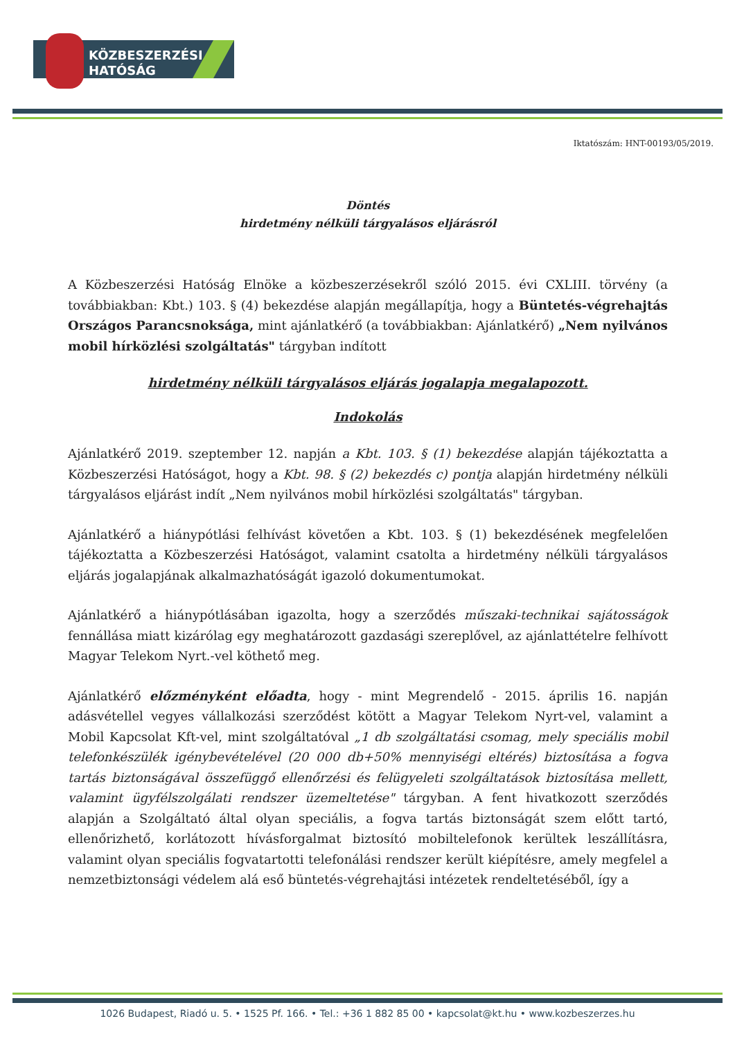KÖZBESZERZÉSI
HATÓSÁG
Iktatószám: HNT-00193/05/2019.
Döntés
hirdetmény nélküli tárgyalásos eljárásról
A Közbeszerzési Hatóság Elnöke a közbeszerzésekről szóló 2015. évi CXLIII. törvény (a továbbiakban: Kbt.) 103. § (4) bekezdése alapján megállapítja, hogy a Büntetés-végrehajtás Országos Parancsnoksága, mint ajánlatkérő (a továbbiakban: Ajánlatkérő) „Nem nyilvános mobil hírközlési szolgáltatás" tárgyban indított
hirdetmény nélküli tárgyalásos eljárás jogalapja megalapozott.
Indokolás
Ajánlatkérő 2019. szeptember 12. napján a Kbt. 103. § (1) bekezdése alapján tájékoztatta a Közbeszerzési Hatóságot, hogy a Kbt. 98. § (2) bekezdés c) pontja alapján hirdetmény nélküli tárgyalásos eljárást indít „Nem nyilvános mobil hírközlési szolgáltatás" tárgyban.
Ajánlatkérő a hiánypótlási felhívást követően a Kbt. 103. § (1) bekezdésének megfelelően tájékoztatta a Közbeszerzési Hatóságot, valamint csatolta a hirdetmény nélküli tárgyalásos eljárás jogalapjának alkalmazhatóságát igazoló dokumentumokat.
Ajánlatkérő a hiánypótlásában igazolta, hogy a szerződés műszaki-technikai sajátosságok fennállása miatt kizárólag egy meghatározott gazdasági szereplővel, az ajánlattételre felhívott Magyar Telekom Nyrt.-vel köthető meg.
Ajánlatkérő előzményként előadta, hogy - mint Megrendelő - 2015. április 16. napján adásvétellel vegyes vállalkozási szerződést kötött a Magyar Telekom Nyrt-vel, valamint a Mobil Kapcsolat Kft-vel, mint szolgáltatóval „1 db szolgáltatási csomag, mely speciális mobil telefonkészülék igénybevételével (20 000 db+50% mennyiségi eltérés) biztosítása a fogva tartás biztonságával összefüggő ellenőrzési és felügyeleti szolgáltatások biztosítása mellett, valamint ügyfélszolgálati rendszer üzemeltetése" tárgyban. A fent hivatkozott szerződés alapján a Szolgáltató által olyan speciális, a fogva tartás biztonságát szem előtt tartó, ellenőrizhető, korlátozott hívásforgalmat biztosító mobiltelefonok kerültek leszállításra, valamint olyan speciális fogvatartotti telefonálási rendszer került kiépítésre, amely megfelel a nemzetbiztonsági védelem alá eső büntetés-végrehajtási intézetek rendeltetéséből, így a
1026 Budapest, Riadó u. 5. • 1525 Pf. 166. • Tel.: +36 1 882 85 00 • kapcsolat@kt.hu • www.kozbeszerzes.hu